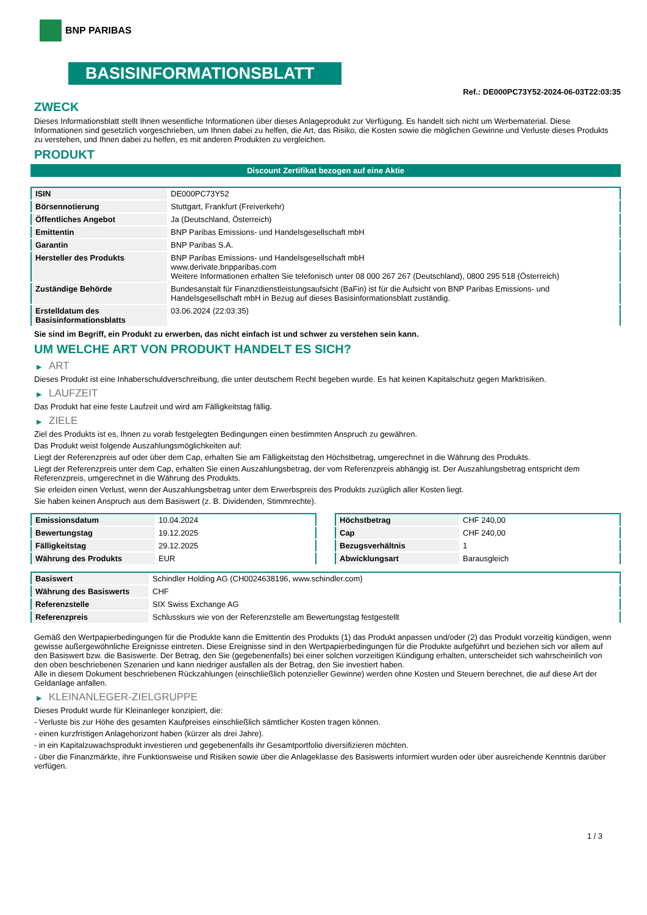BNP PARIBAS
BASISINFORMATIONSBLATT
Ref.: DE000PC73Y52-2024-06-03T22:03:35
ZWECK
Dieses Informationsblatt stellt Ihnen wesentliche Informationen über dieses Anlageprodukt zur Verfügung. Es handelt sich nicht um Werbematerial. Diese Informationen sind gesetzlich vorgeschrieben, um Ihnen dabei zu helfen, die Art, das Risiko, die Kosten sowie die möglichen Gewinne und Verluste dieses Produkts zu verstehen, und Ihnen dabei zu helfen, es mit anderen Produkten zu vergleichen.
PRODUKT
Discount Zertifikat bezogen auf eine Aktie
| ISIN | DE000PC73Y52 |
| Börsennotierung | Stuttgart, Frankfurt (Freiverkehr) |
| Öffentliches Angebot | Ja (Deutschland, Österreich) |
| Emittentin | BNP Paribas Emissions- und Handelsgesellschaft mbH |
| Garantin | BNP Paribas S.A. |
| Hersteller des Produkts | BNP Paribas Emissions- und Handelsgesellschaft mbH www.derivate.bnpparibas.com Weitere Informationen erhalten Sie telefonisch unter 08 000 267 267 (Deutschland), 0800 295 518 (Österreich) |
| Zuständige Behörde | Bundesanstalt für Finanzdienstleistungsaufsicht (BaFin) ist für die Aufsicht von BNP Paribas Emissions- und Handelsgesellschaft mbH in Bezug auf dieses Basisinformationsblatt zuständig. |
| Erstelldatum des Basisinformationsblatts | 03.06.2024 (22:03:35) |
Sie sind im Begriff, ein Produkt zu erwerben, das nicht einfach ist und schwer zu verstehen sein kann.
UM WELCHE ART VON PRODUKT HANDELT ES SICH?
▶ ART
Dieses Produkt ist eine Inhaberschuldverschreibung, die unter deutschem Recht begeben wurde. Es hat keinen Kapitalschutz gegen Marktrisiken.
▶ LAUFZEIT
Das Produkt hat eine feste Laufzeit und wird am Fälligkeitstag fällig.
▶ ZIELE
Ziel des Produkts ist es, Ihnen zu vorab festgelegten Bedingungen einen bestimmten Anspruch zu gewähren.
Das Produkt weist folgende Auszahlungsmöglichkeiten auf:
Liegt der Referenzpreis auf oder über dem Cap, erhalten Sie am Fälligkeitstag den Höchstbetrag, umgerechnet in die Währung des Produkts.
Liegt der Referenzpreis unter dem Cap, erhalten Sie einen Auszahlungsbetrag, der vom Referenzpreis abhängig ist. Der Auszahlungsbetrag entspricht dem Referenzpreis, umgerechnet in die Währung des Produkts.
Sie erleiden einen Verlust, wenn der Auszahlungsbetrag unter dem Erwerbspreis des Produkts zuzüglich aller Kosten liegt.
Sie haben keinen Anspruch aus dem Basiswert (z. B. Dividenden, Stimmrechte).
| Emissionsdatum | 10.04.2024 |
| Bewertungstag | 19.12.2025 |
| Fälligkeitstag | 29.12.2025 |
| Währung des Produkts | EUR |
| Höchstbetrag | CHF 240,00 |
| Cap | CHF 240,00 |
| Bezugsverhältnis | 1 |
| Abwicklungsart | Barausgleich |
| Basiswert | Schindler Holding AG (CH0024638196, www.schindler.com) |
| Währung des Basiswerts | CHF |
| Referenzstelle | SIX Swiss Exchange AG |
| Referenzpreis | Schlusskurs wie von der Referenzstelle am Bewertungstag festgestellt |
Gemäß den Wertpapierbedingungen für die Produkte kann die Emittentin des Produkts (1) das Produkt anpassen und/oder (2) das Produkt vorzeitig kündigen, wenn gewisse außergewöhnliche Ereignisse eintreten. Diese Ereignisse sind in den Wertpapierbedingungen für die Produkte aufgeführt und beziehen sich vor allem auf den Basiswert bzw. die Basiswerte. Der Betrag, den Sie (gegebenenfalls) bei einer solchen vorzeitigen Kündigung erhalten, unterscheidet sich wahrscheinlich von den oben beschriebenen Szenarien und kann niedriger ausfallen als der Betrag, den Sie investiert haben.
Alle in diesem Dokument beschriebenen Rückzahlungen (einschließlich potenzieller Gewinne) werden ohne Kosten und Steuern berechnet, die auf diese Art der Geldanlage anfallen.
▶ KLEINANLEGER-ZIELGRUPPE
Dieses Produkt wurde für Kleinanleger konzipiert, die:
- Verluste bis zur Höhe des gesamten Kaufpreises einschließlich sämtlicher Kosten tragen können.
- einen kurzfristigen Anlagehorizont haben (kürzer als drei Jahre).
- in ein Kapitalzuwachsprodukt investieren und gegebenenfalls ihr Gesamtportfolio diversifizieren möchten.
- über die Finanzmärkte, ihre Funktionsweise und Risiken sowie über die Anlageklasse des Basiswerts informiert wurden oder über ausreichende Kenntnis darüber verfügen.
1 / 3